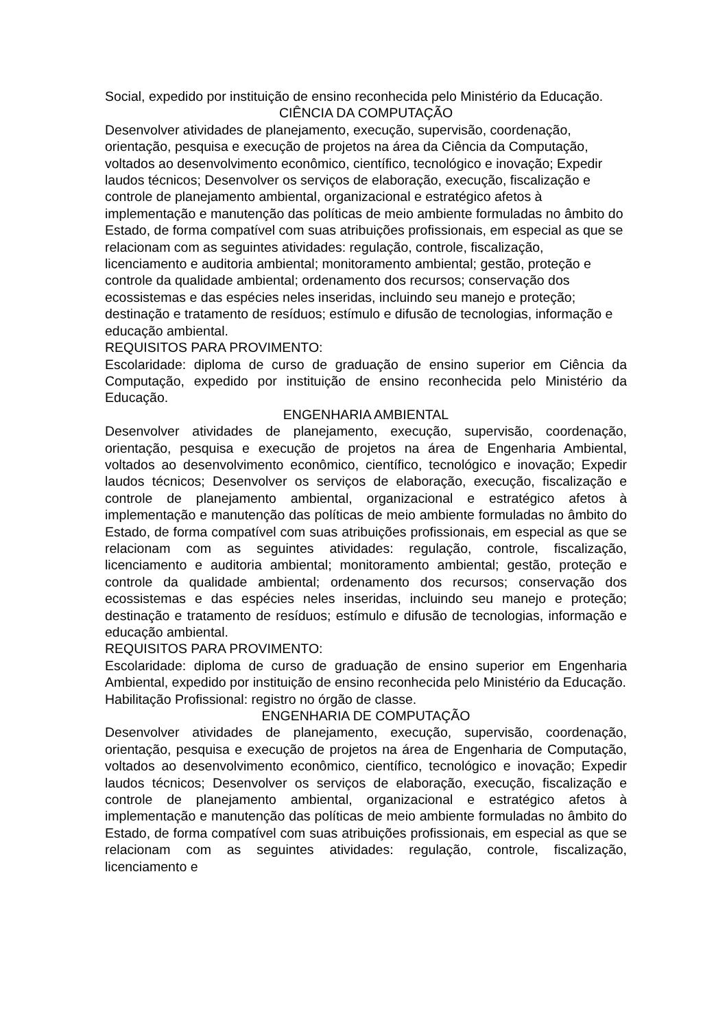Social, expedido por instituição de ensino reconhecida pelo Ministério da Educação.
CIÊNCIA DA COMPUTAÇÃO
Desenvolver atividades de planejamento, execução, supervisão, coordenação, orientação, pesquisa e execução de projetos na área da Ciência da Computação, voltados ao desenvolvimento econômico, científico, tecnológico e inovação; Expedir laudos técnicos; Desenvolver os serviços de elaboração, execução, fiscalização e controle de planejamento ambiental, organizacional e estratégico afetos à implementação e manutenção das políticas de meio ambiente formuladas no âmbito do Estado, de forma compatível com suas atribuições profissionais, em especial as que se relacionam com as seguintes atividades: regulação, controle, fiscalização, licenciamento e auditoria ambiental; monitoramento ambiental; gestão, proteção e controle da qualidade ambiental; ordenamento dos recursos; conservação dos ecossistemas e das espécies neles inseridas, incluindo seu manejo e proteção; destinação e tratamento de resíduos; estímulo e difusão de tecnologias, informação e educação ambiental.
REQUISITOS PARA PROVIMENTO:
Escolaridade: diploma de curso de graduação de ensino superior em Ciência da Computação, expedido por instituição de ensino reconhecida pelo Ministério da Educação.
ENGENHARIA AMBIENTAL
Desenvolver atividades de planejamento, execução, supervisão, coordenação, orientação, pesquisa e execução de projetos na área de Engenharia Ambiental, voltados ao desenvolvimento econômico, científico, tecnológico e inovação; Expedir laudos técnicos; Desenvolver os serviços de elaboração, execução, fiscalização e controle de planejamento ambiental, organizacional e estratégico afetos à implementação e manutenção das políticas de meio ambiente formuladas no âmbito do Estado, de forma compatível com suas atribuições profissionais, em especial as que se relacionam com as seguintes atividades: regulação, controle, fiscalização, licenciamento e auditoria ambiental; monitoramento ambiental; gestão, proteção e controle da qualidade ambiental; ordenamento dos recursos; conservação dos ecossistemas e das espécies neles inseridas, incluindo seu manejo e proteção; destinação e tratamento de resíduos; estímulo e difusão de tecnologias, informação e educação ambiental.
REQUISITOS PARA PROVIMENTO:
Escolaridade: diploma de curso de graduação de ensino superior em Engenharia Ambiental, expedido por instituição de ensino reconhecida pelo Ministério da Educação.
Habilitação Profissional: registro no órgão de classe.
ENGENHARIA DE COMPUTAÇÃO
Desenvolver atividades de planejamento, execução, supervisão, coordenação, orientação, pesquisa e execução de projetos na área de Engenharia de Computação, voltados ao desenvolvimento econômico, científico, tecnológico e inovação; Expedir laudos técnicos; Desenvolver os serviços de elaboração, execução, fiscalização e controle de planejamento ambiental, organizacional e estratégico afetos à implementação e manutenção das políticas de meio ambiente formuladas no âmbito do Estado, de forma compatível com suas atribuições profissionais, em especial as que se relacionam com as seguintes atividades: regulação, controle, fiscalização, licenciamento e